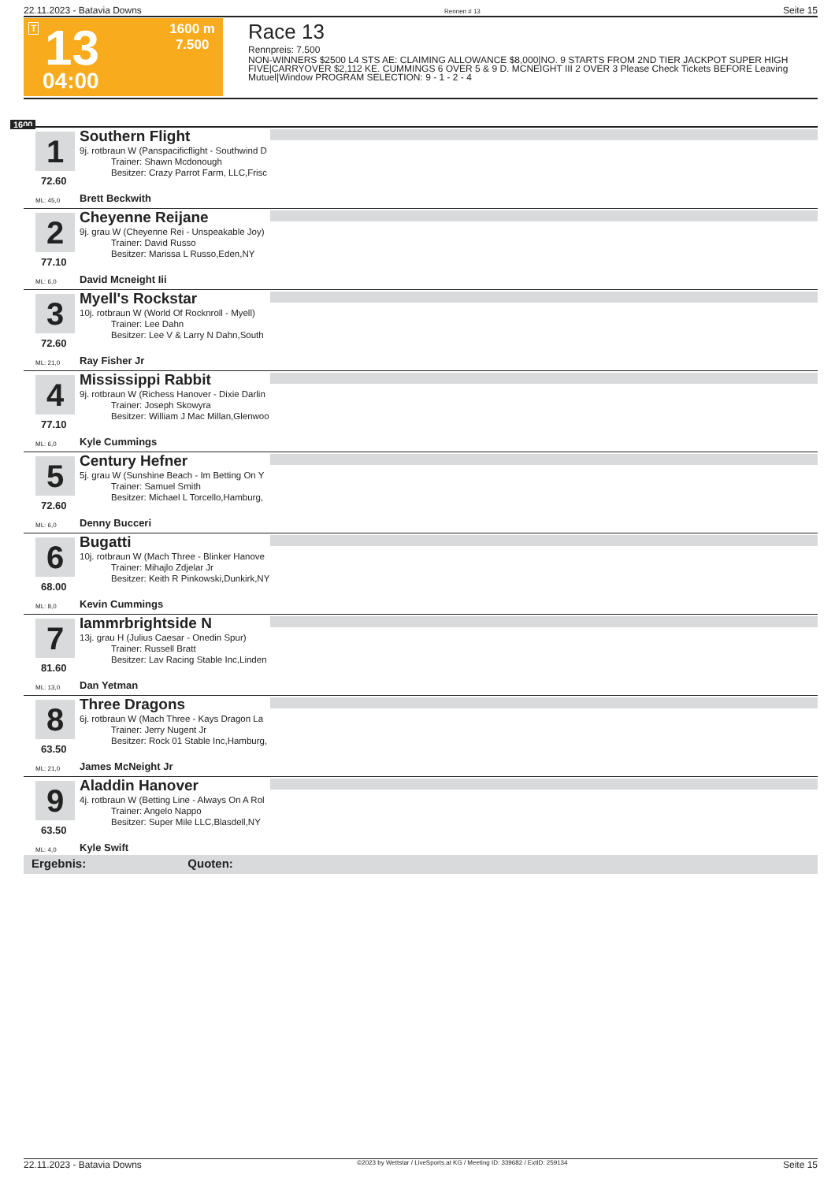22.11.2023 - Batavia Downs Rennen # 13 Seite 15
T 13
04:00
1600 m
7.500
Race 13
Rennpreis: 7.500
NON-WINNERS $2500 L4 STS AE: CLAIMING ALLOWANCE $8,000|NO. 9 STARTS FROM 2ND TIER JACKPOT SUPER HIGH FIVE|CARRYOVER $2,112 KE. CUMMINGS 6 OVER 5 & 9 D. MCNEIGHT III 2 OVER 3 Please Check Tickets BEFORE Leaving Mutuel|Window PROGRAM SELECTION: 9 - 1 - 2 - 4
1600
1
72.60
ML: 45,0
Southern Flight
9j. rotbraun W (Panspacificflight - Southwind D
Trainer: Shawn Mcdonough
Besitzer: Crazy Parrot Farm, LLC,Frisc
Brett Beckwith
2
77.10
ML: 6,0
Cheyenne Reijane
9j. grau W (Cheyenne Rei - Unspeakable Joy)
Trainer: David Russo
Besitzer: Marissa L Russo,Eden,NY
David Mcneight Iii
3
72.60
ML: 21,0
Myell's Rockstar
10j. rotbraun W (World Of Rocknroll - Myell)
Trainer: Lee Dahn
Besitzer: Lee V & Larry N Dahn,South
Ray Fisher Jr
4
77.10
ML: 6,0
Mississippi Rabbit
9j. rotbraun W (Richess Hanover - Dixie Darlin
Trainer: Joseph Skowyra
Besitzer: William J Mac Millan,Glenwoo
Kyle Cummings
5
72.60
ML: 6,0
Century Hefner
5j. grau W (Sunshine Beach - Im Betting On Y
Trainer: Samuel Smith
Besitzer: Michael L Torcello,Hamburg,
Denny Bucceri
6
68.00
ML: 8,0
Bugatti
10j. rotbraun W (Mach Three - Blinker Hanove
Trainer: Mihajlo Zdjelar Jr
Besitzer: Keith R Pinkowski,Dunkirk,NY
Kevin Cummings
7
81.60
ML: 13,0
Iammrbrightside N
13j. grau H (Julius Caesar - Onedin Spur)
Trainer: Russell Bratt
Besitzer: Lav Racing Stable Inc,Linden
Dan Yetman
8
63.50
ML: 21,0
Three Dragons
6j. rotbraun W (Mach Three - Kays Dragon La
Trainer: Jerry Nugent Jr
Besitzer: Rock 01 Stable Inc,Hamburg,
James McNeight Jr
9
63.50
ML: 4,0
Aladdin Hanover
4j. rotbraun W (Betting Line - Always On A Rol
Trainer: Angelo Nappo
Besitzer: Super Mile LLC,Blasdell,NY
Kyle Swift
Ergebnis: Quoten:
22.11.2023 - Batavia Downs ©2023 by Wettstar / LiveSports.at KG / Meeting ID: 339682 / ExtID: 259134 Seite 15